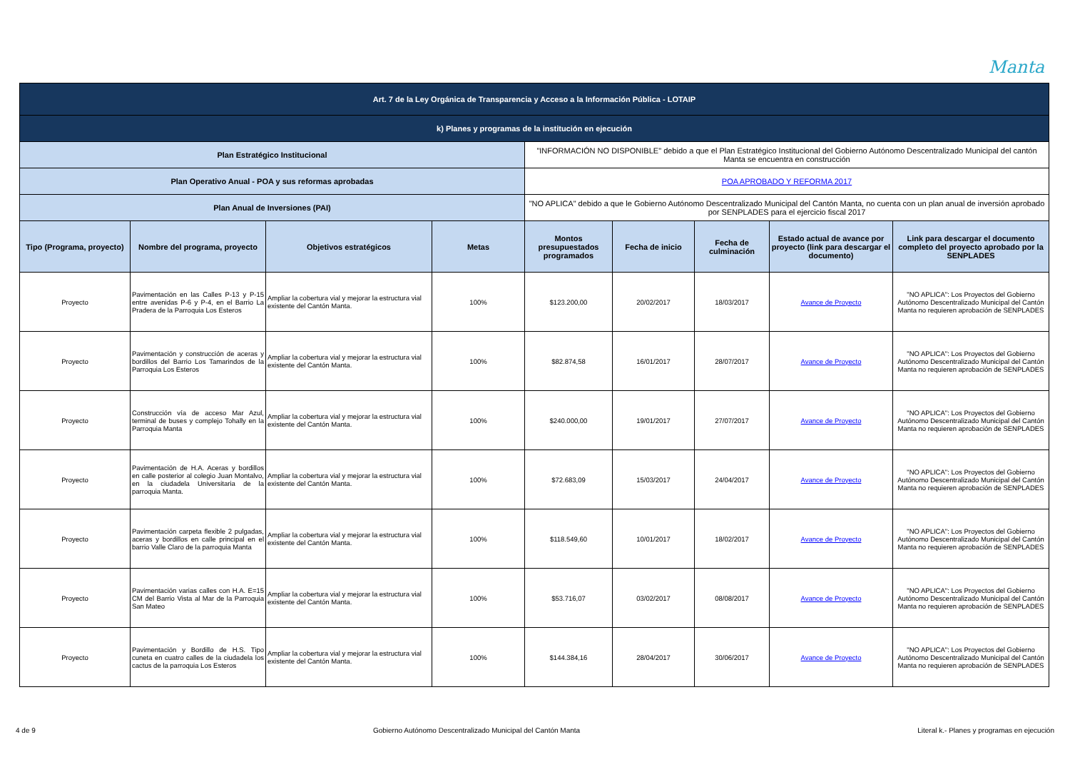Manta
| Art. 7 de la Ley Orgánica de Transparencia y Acceso a la Información Pública - LOTAIP | | | | | | | | |
| k) Planes y programas de la institución en ejecución | | | | | | | | |
| Plan Estratégico Institucional | | | | "INFORMACIÓN NO DISPONIBLE" debido a que el Plan Estratégico Institucional del Gobierno Autónomo Descentralizado Municipal del cantón Manta se encuentra en construcción | | | | |
| Plan Operativo Anual - POA y sus reformas aprobadas | | | | POA APROBADO Y REFORMA 2017 | | | | |
| Plan Anual de Inversiones (PAI) | | | | "NO APLICA" debido a que le Gobierno Autónomo Descentralizado Municipal del Cantón Manta, no cuenta con un plan anual de inversión aprobado por SENPLADES para el ejercicio fiscal 2017 | | | | |
| Tipo (Programa, proyecto) | Nombre del programa, proyecto | Objetivos estratégicos | Metas | Montos presupuestados programados | Fecha de inicio | Fecha de culminación | Estado actual de avance por proyecto (link para descargar el documento) | Link para descargar el documento completo del proyecto aprobado por la SENPLADES |
| Proyecto | Pavimentación en las Calles P-13 y P-15 entre avenidas P-6 y P-4, en el Barrio La Pradera de la Parroquia Los Esteros | Ampliar la cobertura vial y mejorar la estructura vial existente del Cantón Manta. | 100% | $123.200,00 | 20/02/2017 | 18/03/2017 | Avance de Proyecto | "NO APLICA": Los Proyectos del Gobierno Autónomo Descentralizado Municipal del Cantón Manta no requieren aprobación de SENPLADES |
| Proyecto | Pavimentación y construcción de aceras y bordillos del Barrio Los Tamarindos de la Parroquia Los Esteros | Ampliar la cobertura vial y mejorar la estructura vial existente del Cantón Manta. | 100% | $82.874,58 | 16/01/2017 | 28/07/2017 | Avance de Proyecto | "NO APLICA": Los Proyectos del Gobierno Autónomo Descentralizado Municipal del Cantón Manta no requieren aprobación de SENPLADES |
| Proyecto | Construcción vía de acceso Mar Azul, terminal de buses y complejo Tohally en la Parroquia Manta | Ampliar la cobertura vial y mejorar la estructura vial existente del Cantón Manta. | 100% | $240.000,00 | 19/01/2017 | 27/07/2017 | Avance de Proyecto | "NO APLICA": Los Proyectos del Gobierno Autónomo Descentralizado Municipal del Cantón Manta no requieren aprobación de SENPLADES |
| Proyecto | Pavimentación de H.A. Aceras y bordillos en calle posterior al colegio Juan Montalvo, en la ciudadela Universitaria de la parroquia Manta. | Ampliar la cobertura vial y mejorar la estructura vial existente del Cantón Manta. | 100% | $72.683,09 | 15/03/2017 | 24/04/2017 | Avance de Proyecto | "NO APLICA": Los Proyectos del Gobierno Autónomo Descentralizado Municipal del Cantón Manta no requieren aprobación de SENPLADES |
| Proyecto | Pavimentación carpeta flexible 2 pulgadas, aceras y bordillos en calle principal en el barrio Valle Claro de la parroquia Manta | Ampliar la cobertura vial y mejorar la estructura vial existente del Cantón Manta. | 100% | $118.549,60 | 10/01/2017 | 18/02/2017 | Avance de Proyecto | "NO APLICA": Los Proyectos del Gobierno Autónomo Descentralizado Municipal del Cantón Manta no requieren aprobación de SENPLADES |
| Proyecto | Pavimentación varias calles con H.A. E=15 CM del Barrio Vista al Mar de la Parroquia San Mateo | Ampliar la cobertura vial y mejorar la estructura vial existente del Cantón Manta. | 100% | $53.716,07 | 03/02/2017 | 08/08/2017 | Avance de Proyecto | "NO APLICA": Los Proyectos del Gobierno Autónomo Descentralizado Municipal del Cantón Manta no requieren aprobación de SENPLADES |
| Proyecto | Pavimentación y Bordillo de H.S. Tipo cuneta en cuatro calles de la ciudadela los cactus de la parroquia Los Esteros | Ampliar la cobertura vial y mejorar la estructura vial existente del Cantón Manta. | 100% | $144.384,16 | 28/04/2017 | 30/06/2017 | Avance de Proyecto | "NO APLICA": Los Proyectos del Gobierno Autónomo Descentralizado Municipal del Cantón Manta no requieren aprobación de SENPLADES |
4 de 9 Gobierno Autónomo Descentralizado Municipal del Cantón Manta Literal k.- Planes y programas en ejecución